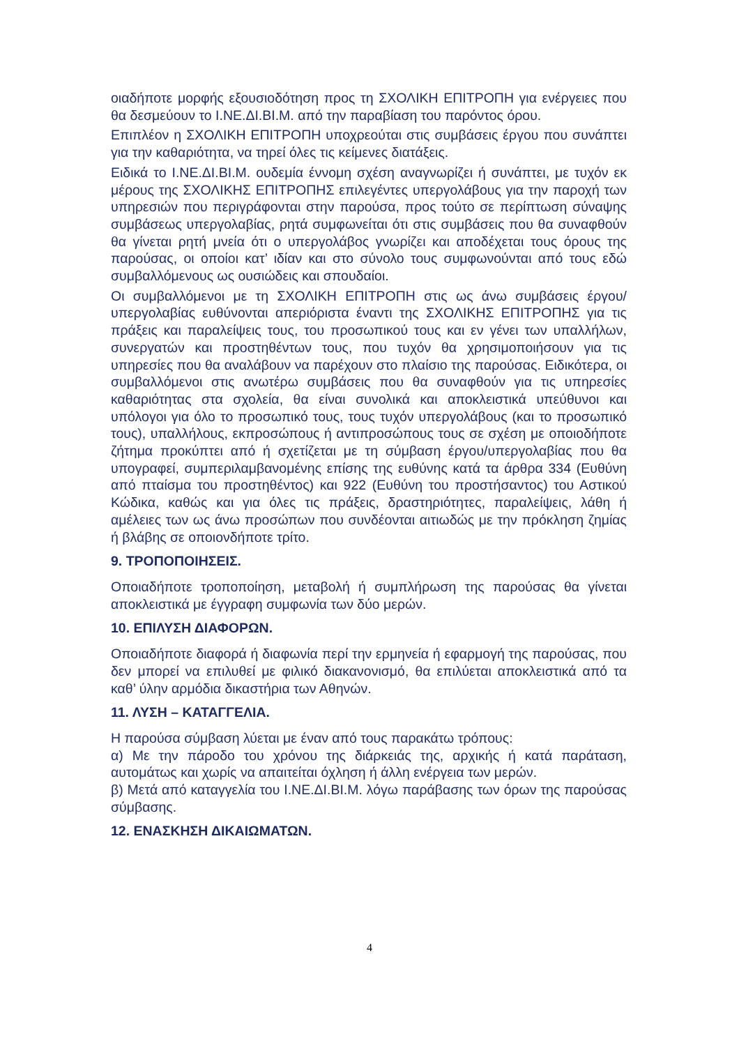οιαδήποτε μορφής εξουσιοδότηση προς τη ΣΧΟΛΙΚΗ ΕΠΙΤΡΟΠΗ για ενέργειες που θα δεσμεύουν το Ι.ΝΕ.ΔΙ.ΒΙ.Μ. από την παραβίαση του παρόντος όρου.
Επιπλέον η ΣΧΟΛΙΚΗ ΕΠΙΤΡΟΠΗ υποχρεούται στις συμβάσεις έργου που συνάπτει για την καθαριότητα, να τηρεί όλες τις κείμενες διατάξεις.
Ειδικά το Ι.ΝΕ.ΔΙ.ΒΙ.Μ. ουδεμία έννομη σχέση αναγνωρίζει ή συνάπτει, με τυχόν εκ μέρους της ΣΧΟΛΙΚΗΣ ΕΠΙΤΡΟΠΗΣ επιλεγέντες υπεργολάβους για την παροχή των υπηρεσιών που περιγράφονται στην παρούσα, προς τούτο σε περίπτωση σύναψης συμβάσεως υπεργολαβίας, ρητά συμφωνείται ότι στις συμβάσεις που θα συναφθούν θα γίνεται ρητή μνεία ότι ο υπεργολάβος γνωρίζει και αποδέχεται τους όρους της παρούσας, οι οποίοι κατ’ ιδίαν και στο σύνολο τους συμφωνούνται από τους εδώ συμβαλλόμενους ως ουσιώδεις και σπουδαίοι.
Οι συμβαλλόμενοι με τη ΣΧΟΛΙΚΗ ΕΠΙΤΡΟΠΗ στις ως άνω συμβάσεις έργου/υπεργολαβίας ευθύνονται απεριόριστα έναντι της ΣΧΟΛΙΚΗΣ ΕΠΙΤΡΟΠΗΣ για τις πράξεις και παραλείψεις τους, του προσωπικού τους και εν γένει των υπαλλήλων, συνεργατών και προστηθέντων τους, που τυχόν θα χρησιμοποιήσουν για τις υπηρεσίες που θα αναλάβουν να παρέχουν στο πλαίσιο της παρούσας. Ειδικότερα, οι συμβαλλόμενοι στις ανωτέρω συμβάσεις που θα συναφθούν για τις υπηρεσίες καθαριότητας στα σχολεία, θα είναι συνολικά και αποκλειστικά υπεύθυνοι και υπόλογοι για όλο το προσωπικό τους, τους τυχόν υπεργολάβους (και το προσωπικό τους), υπαλλήλους, εκπροσώπους ή αντιπροσώπους τους σε σχέση με οποιοδήποτε ζήτημα προκύπτει από ή σχετίζεται με τη σύμβαση έργου/υπεργολαβίας που θα υπογραφεί, συμπεριλαμβανομένης επίσης της ευθύνης κατά τα άρθρα 334 (Ευθύνη από πταίσμα του προστηθέντος) και 922 (Ευθύνη του προστήσαντος) του Αστικού Κώδικα, καθώς και για όλες τις πράξεις, δραστηριότητες, παραλείψεις, λάθη ή αμέλειες των ως άνω προσώπων που συνδέονται αιτιωδώς με την πρόκληση ζημίας ή βλάβης σε οποιονδήποτε τρίτο.
9. ΤΡΟΠΟΠΟΙΗΣΕΙΣ.
Οποιαδήποτε τροποποίηση, μεταβολή ή συμπλήρωση της παρούσας θα γίνεται αποκλειστικά με έγγραφη συμφωνία των δύο μερών.
10. ΕΠΙΛΥΣΗ ΔΙΑΦΟΡΩΝ.
Οποιαδήποτε διαφορά ή διαφωνία περί την ερμηνεία ή εφαρμογή της παρούσας, που δεν μπορεί να επιλυθεί με φιλικό διακανονισμό, θα επιλύεται αποκλειστικά από τα καθ’ ύλην αρμόδια δικαστήρια των Αθηνών.
11. ΛΥΣΗ – ΚΑΤΑΓΓΕΛΙΑ.
Η παρούσα σύμβαση λύεται με έναν από τους παρακάτω τρόπους:
α) Με την πάροδο του χρόνου της διάρκειάς της, αρχικής ή κατά παράταση, αυτομάτως και χωρίς να απαιτείται όχληση ή άλλη ενέργεια των μερών.
β) Μετά από καταγγελία του Ι.ΝΕ.ΔΙ.ΒΙ.Μ. λόγω παράβασης των όρων της παρούσας σύμβασης.
12. ΕΝΑΣΚΗΣΗ ΔΙΚΑΙΩΜΑΤΩΝ.
4